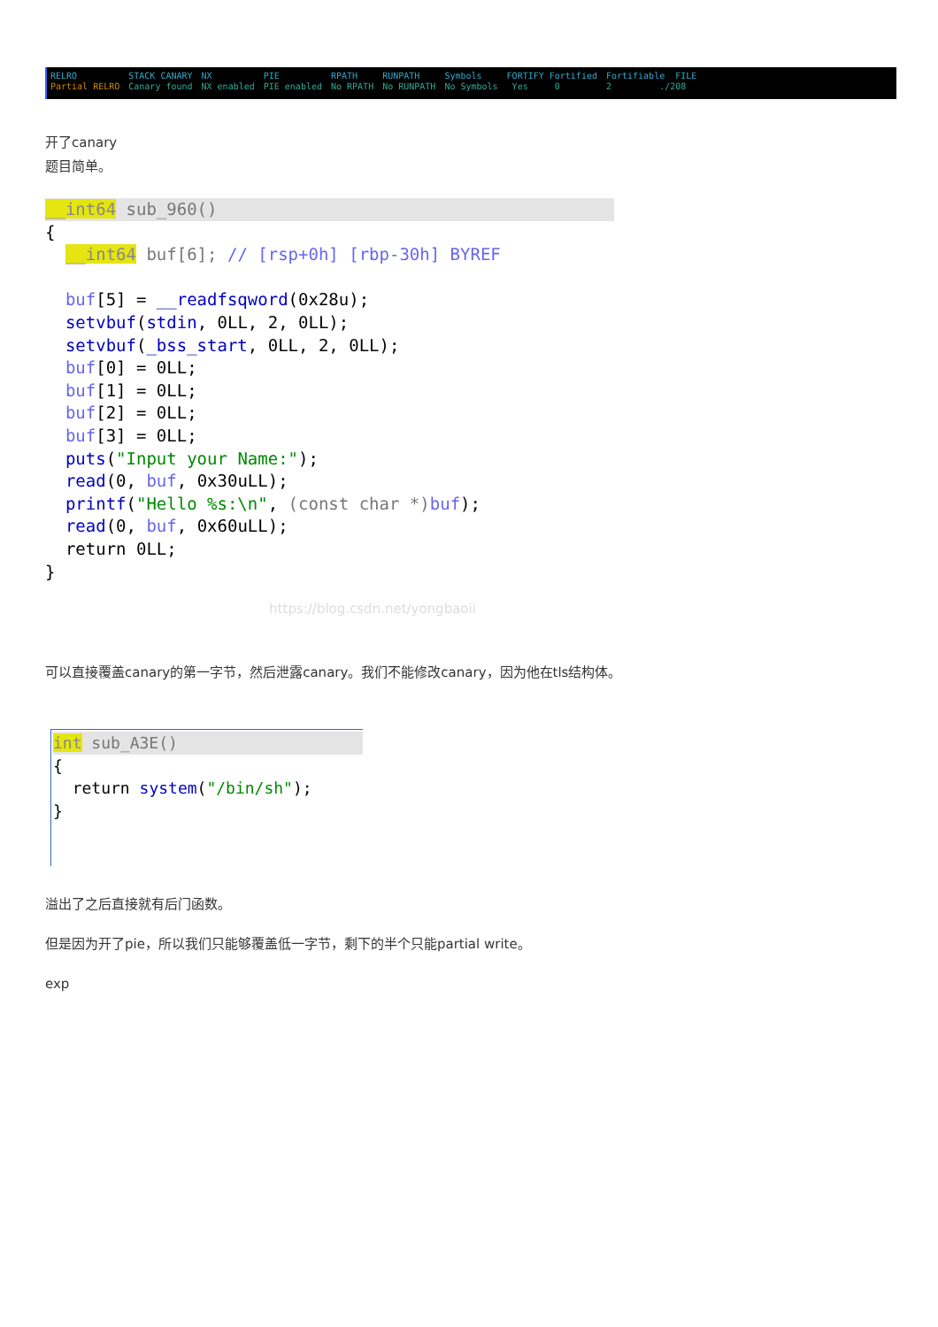| RELRO | STACK CANARY | NX | PIE | RPATH | RUNPATH | Symbols | FORTIFY Fortified | Fortifiable FILE |
| Partial RELRO | Canary found | NX enabled | PIE enabled | No RPATH | No RUNPATH | No Symbols | Yes 0 | 2 ./208 |
开了canary
题目简单。
__int64 sub_960(){
  __int64 buf[6]; // [rsp+0h] [rbp-30h] BYREF

  buf[5] = __readfsqword(0x28u);
  setvbuf(stdin, 0LL, 2, 0LL);
  setvbuf(_bss_start, 0LL, 2, 0LL);
  buf[0] = 0LL;
  buf[1] = 0LL;
  buf[2] = 0LL;
  buf[3] = 0LL;
  puts("Input your Name:");
  read(0, buf, 0x30uLL);
  printf("Hello %s:\n", (const char *) buf);
  read(0, buf, 0x60uLL);
  return 0LL;
}
https://blog.csdn.net/yongbaoii
可以直接覆盖canary的第一字节，然后泄露canary。我们不能修改canary，因为他在tls结构体。
int sub_A3E(){
  return system("/bin/sh");
}
溢出了之后直接就有后门函数。
但是因为开了pie，所以我们只能够覆盖低一字节，剩下的半个只能partial write。
exp